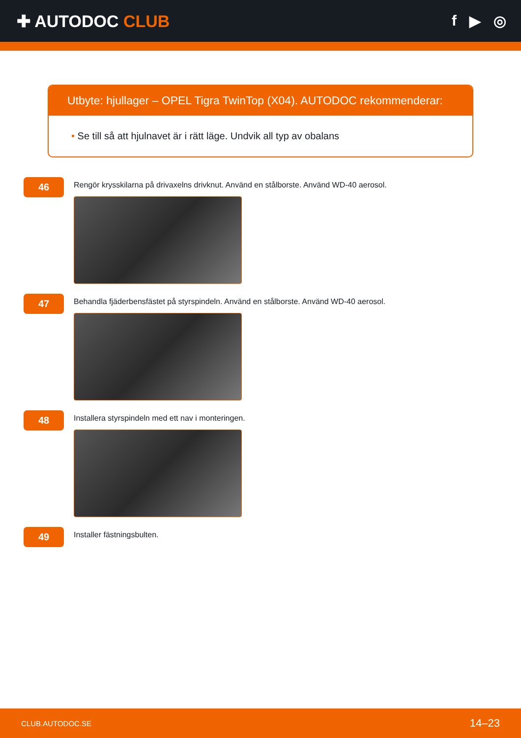✚ AUTODOC CLUB f ▶ ◎
Utbyte: hjullager – OPEL Tigra TwinTop (X04). AUTODOC rekommenderar:
• Se till så att hjulnavet är i rätt läge. Undvik all typ av obalans
46
Rengör krysskilarna på drivaxelns drivknut. Använd en stålborste. Använd WD-40 aerosol.
47
Behandla fjäderbensfästet på styrspindeln. Använd en stålborste. Använd WD-40 aerosol.
48
Installera styrspindeln med ett nav i monteringen.
49
Installer fästningsbulten.
CLUB.AUTODOC.SE 14–23